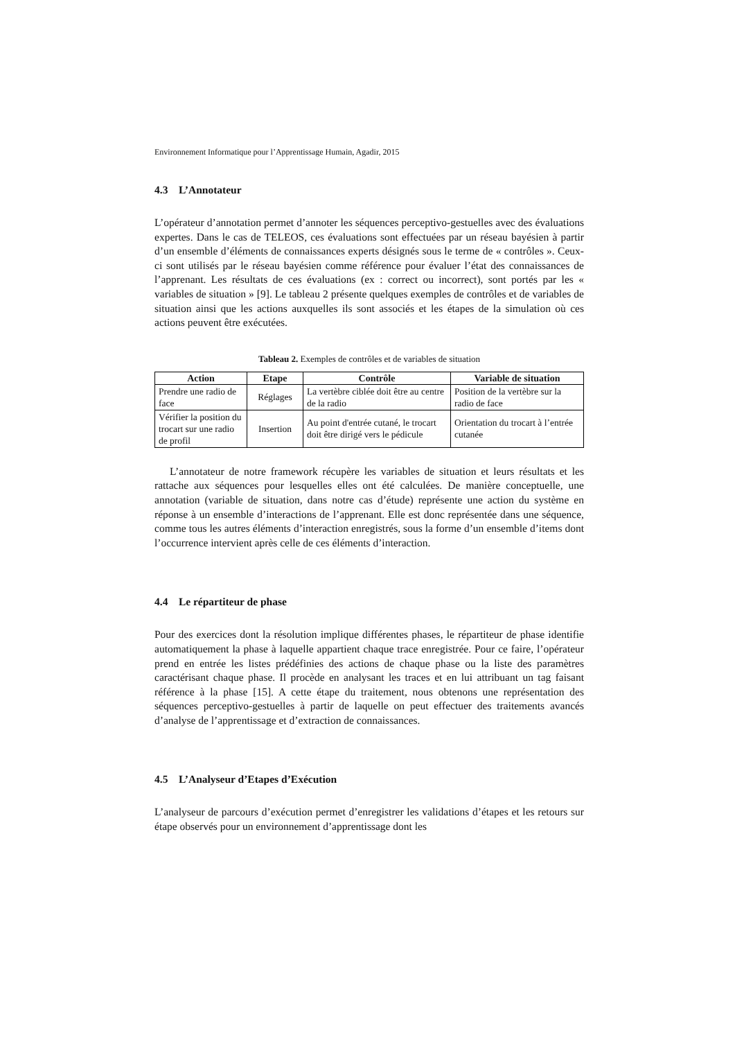Environnement Informatique pour l’Apprentissage Humain, Agadir, 2015
4.3 L’Annotateur
L’opérateur d’annotation permet d’annoter les séquences perceptivo-gestuelles avec des évaluations expertes. Dans le cas de TELEOS, ces évaluations sont effectuées par un réseau bayésien à partir d’un ensemble d’éléments de connaissances experts désignés sous le terme de « contrôles ». Ceux-ci sont utilisés par le réseau bayésien comme référence pour évaluer l’état des connaissances de l’apprenant. Les résultats de ces évaluations (ex : correct ou incorrect), sont portés par les « variables de situation » [9]. Le tableau 2 présente quelques exemples de contrôles et de variables de situation ainsi que les actions auxquelles ils sont associés et les étapes de la simulation où ces actions peuvent être exécutées.
Tableau 2. Exemples de contrôles et de variables de situation
| Action | Etape | Contrôle | Variable de situation |
| --- | --- | --- | --- |
| Prendre une radio de face | Réglages | La vertèbre ciblée doit être au centre de la radio | Position de la vertèbre sur la radio de face |
| Vérifier la position du trocart sur une radio de profil | Insertion | Au point d'entrée cutané, le trocart doit être dirigé vers le pédicule | Orientation du trocart à l’entrée cutanée |
L’annotateur de notre framework récupère les variables de situation et leurs résultats et les rattache aux séquences pour lesquelles elles ont été calculées. De manière conceptuelle, une annotation (variable de situation, dans notre cas d’étude) représente une action du système en réponse à un ensemble d’interactions de l’apprenant. Elle est donc représentée dans une séquence, comme tous les autres éléments d’interaction enregistrés, sous la forme d’un ensemble d’items dont l’occurrence intervient après celle de ces éléments d’interaction.
4.4 Le répartiteur de phase
Pour des exercices dont la résolution implique différentes phases, le répartiteur de phase identifie automatiquement la phase à laquelle appartient chaque trace enregistrée. Pour ce faire, l’opérateur prend en entrée les listes prédéfinies des actions de chaque phase ou la liste des paramètres caractérisant chaque phase. Il procède en analysant les traces et en lui attribuant un tag faisant référence à la phase [15]. A cette étape du traitement, nous obtenons une représentation des séquences perceptivo-gestuelles à partir de laquelle on peut effectuer des traitements avancés d’analyse de l’apprentissage et d’extraction de connaissances.
4.5 L’Analyseur d’Etapes d’Exécution
L’analyseur de parcours d’exécution permet d’enregistrer les validations d’étapes et les retours sur étape observés pour un environnement d’apprentissage dont les